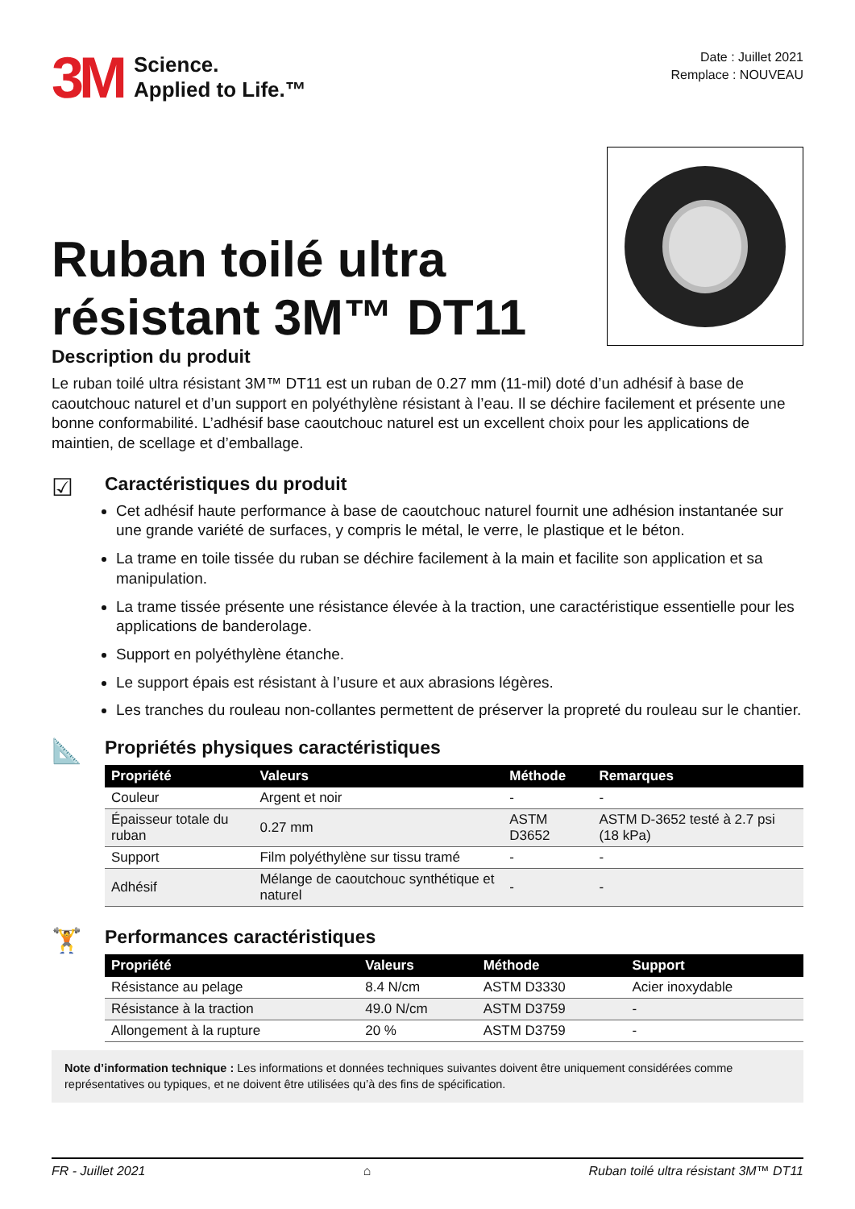3M Science.
Applied to Life.™
Date : Juillet 2021
Remplace : NOUVEAU
Ruban toilé ultra
résistant 3M™ DT11
Description du produit
Le ruban toilé ultra résistant 3M™ DT11 est un ruban de 0.27 mm (11-mil) doté d’un adhésif à base de caoutchouc naturel et d’un support en polyéthylène résistant à l’eau. Il se déchire facilement et présente une bonne conformabilité. L’adhésif base caoutchouc naturel est un excellent choix pour les applications de maintien, de scellage et d’emballage.
☑
Caractéristiques du produit
Cet adhésif haute performance à base de caoutchouc naturel fournit une adhésion instantanée sur une grande variété de surfaces, y compris le métal, le verre, le plastique et le béton.
La trame en toile tissée du ruban se déchire facilement à la main et facilite son application et sa manipulation.
La trame tissée présente une résistance élevée à la traction, une caractéristique essentielle pour les applications de banderolage.
Support en polyéthylène étanche.
Le support épais est résistant à l’usure et aux abrasions légères.
Les tranches du rouleau non-collantes permettent de préserver la propreté du rouleau sur le chantier.
📐
Propriétés physiques caractéristiques
| Propriété | Valeurs | Méthode | Remarques |
| --- | --- | --- | --- |
| Couleur | Argent et noir | - | - |
| Épaisseur totale du ruban | 0.27 mm | ASTM D3652 | ASTM D-3652 testé à 2.7 psi (18 kPa) |
| Support | Film polyéthylène sur tissu tramé | - | - |
| Adhésif | Mélange de caoutchouc synthétique et naturel | - | - |
🏋
Performances caractéristiques
| Propriété | Valeurs | Méthode | Support |
| --- | --- | --- | --- |
| Résistance au pelage | 8.4 N/cm | ASTM D3330 | Acier inoxydable |
| Résistance à la traction | 49.0 N/cm | ASTM D3759 | - |
| Allongement à la rupture | 20 % | ASTM D3759 | - |
Note d’information technique : Les informations et données techniques suivantes doivent être uniquement considérées comme représentatives ou typiques, et ne doivent être utilisées qu’à des fins de spécification.
FR - Juillet 2021 ⌂ Ruban toilé ultra résistant 3M™ DT11